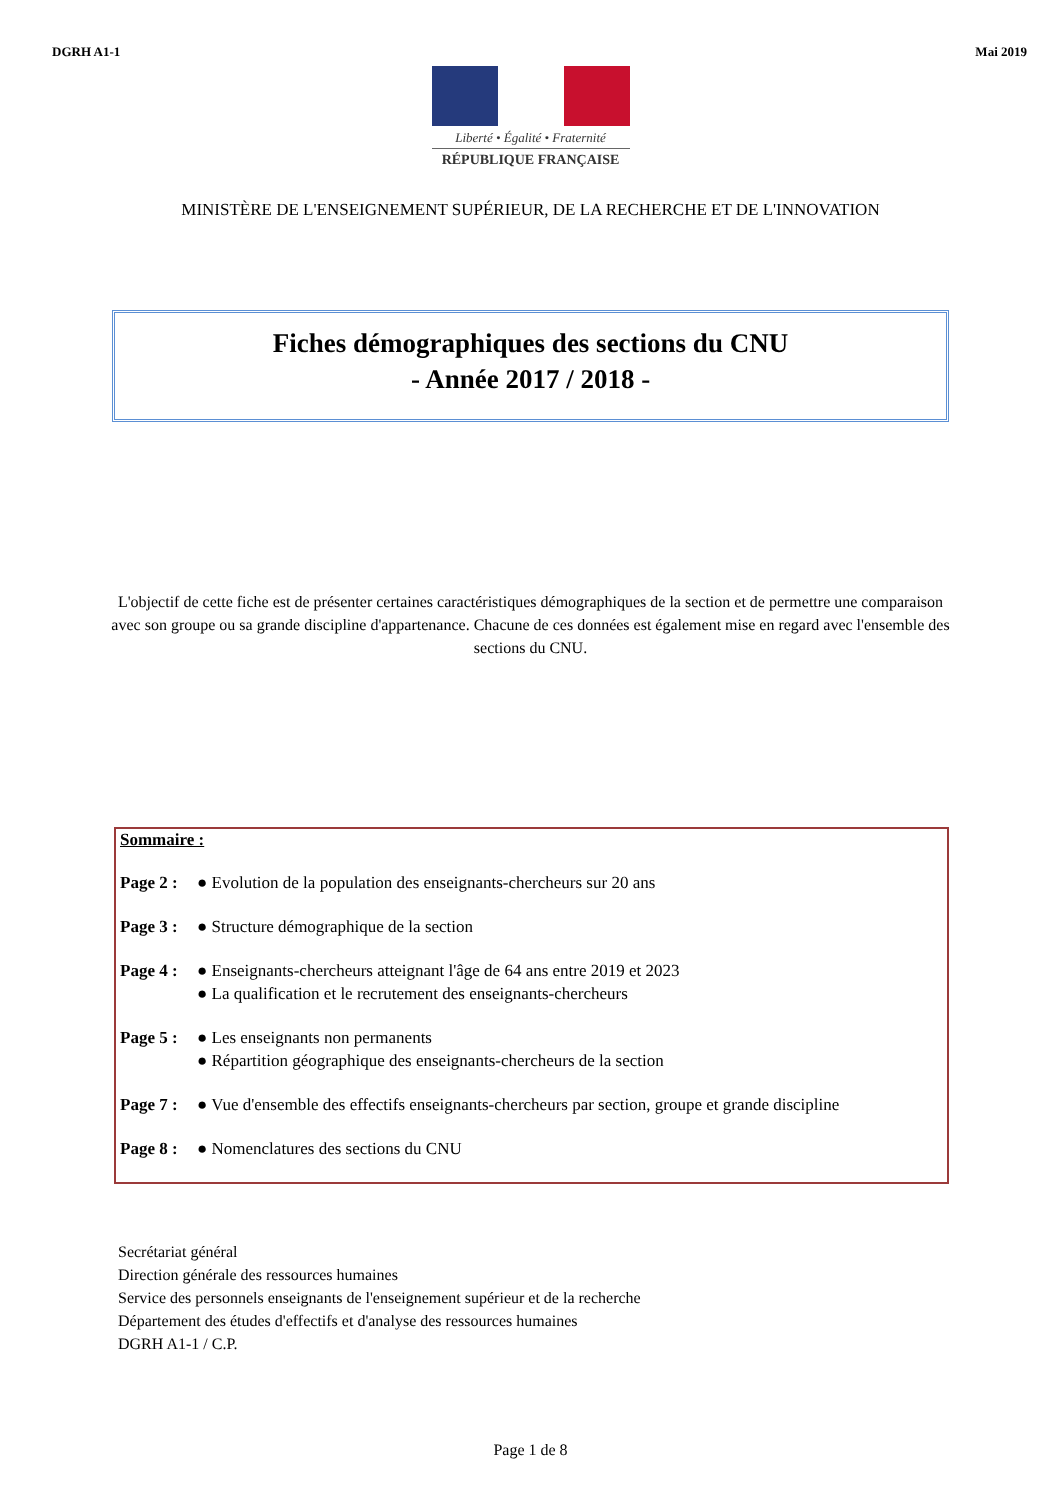DGRH A1-1 Mai 2019
Liberté • Égalité • Fraternité
RÉPUBLIQUE FRANÇAISE
MINISTÈRE DE L'ENSEIGNEMENT SUPÉRIEUR, DE LA RECHERCHE ET DE L'INNOVATION
Fiches démographiques des sections du CNU
- Année 2017 / 2018 -
L'objectif de cette fiche est de présenter certaines caractéristiques démographiques de la section et de permettre une comparaison avec son groupe ou sa grande discipline d'appartenance. Chacune de ces données est également mise en regard avec l'ensemble des sections du CNU.
Sommaire :
Page 2 : ● Evolution de la population des enseignants-chercheurs sur 20 ans
Page 3 : ● Structure démographique de la section
Page 4 : ● Enseignants-chercheurs atteignant l'âge de 64 ans entre 2019 et 2023
● La qualification et le recrutement des enseignants-chercheurs
Page 5 : ● Les enseignants non permanents
● Répartition géographique des enseignants-chercheurs de la section
Page 7 : ● Vue d'ensemble des effectifs enseignants-chercheurs par section, groupe et grande discipline
Page 8 : ● Nomenclatures des sections du CNU
Secrétariat général
Direction générale des ressources humaines
Service des personnels enseignants de l'enseignement supérieur et de la recherche
Département des études d'effectifs et d'analyse des ressources humaines
DGRH A1-1 / C.P.
Page 1 de 8